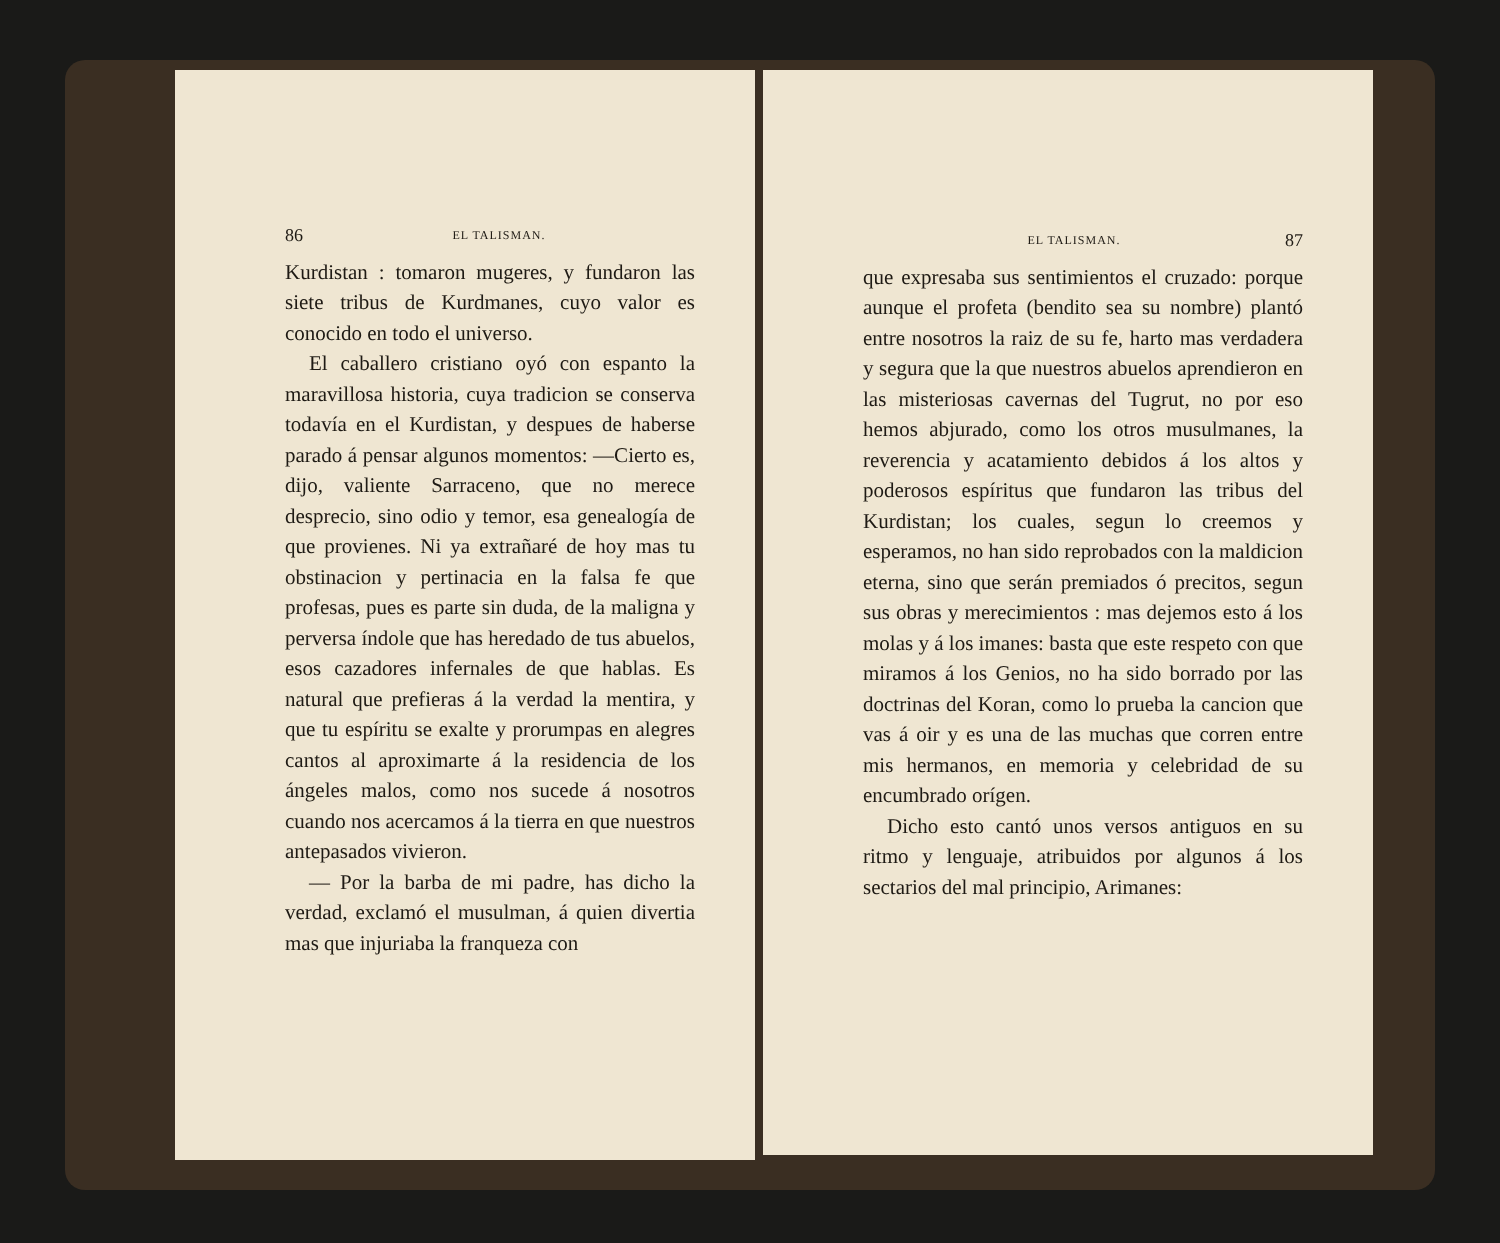86 EL TALISMAN.
Kurdistan : tomaron mugeres, y fundaron las siete tribus de Kurdmanes, cuyo valor es conocido en todo el universo.
El caballero cristiano oyó con espanto la maravillosa historia, cuya tradicion se conserva todavía en el Kurdistan, y despues de haberse parado á pensar algunos momentos: —Cierto es, dijo, valiente Sarraceno, que no merece desprecio, sino odio y temor, esa genealogía de que provienes. Ni ya extrañaré de hoy mas tu obstinacion y pertinacia en la falsa fe que profesas, pues es parte sin duda, de la maligna y perversa índole que has heredado de tus abuelos, esos cazadores infernales de que hablas. Es natural que prefieras á la verdad la mentira, y que tu espíritu se exalte y prorumpas en alegres cantos al aproximarte á la residencia de los ángeles malos, como nos sucede á nosotros cuando nos acercamos á la tierra en que nuestros antepasados vivieron.
— Por la barba de mi padre, has dicho la verdad, exclamó el musulman, á quien divertia mas que injuriaba la franqueza con
EL TALISMAN. 87
que expresaba sus sentimientos el cruzado: porque aunque el profeta (bendito sea su nombre) plantó entre nosotros la raiz de su fe, harto mas verdadera y segura que la que nuestros abuelos aprendieron en las misteriosas cavernas del Tugrut, no por eso hemos abjurado, como los otros musulmanes, la reverencia y acatamiento debidos á los altos y poderosos espíritus que fundaron las tribus del Kurdistan; los cuales, segun lo creemos y esperamos, no han sido reprobados con la maldicion eterna, sino que serán premiados ó precitos, segun sus obras y merecimientos : mas dejemos esto á los molas y á los imanes: basta que este respeto con que miramos á los Genios, no ha sido borrado por las doctrinas del Koran, como lo prueba la cancion que vas á oir y es una de las muchas que corren entre mis hermanos, en memoria y celebridad de su encumbrado orígen.
Dicho esto cantó unos versos antiguos en su ritmo y lenguaje, atribuidos por algunos á los sectarios del mal principio, Arimanes: